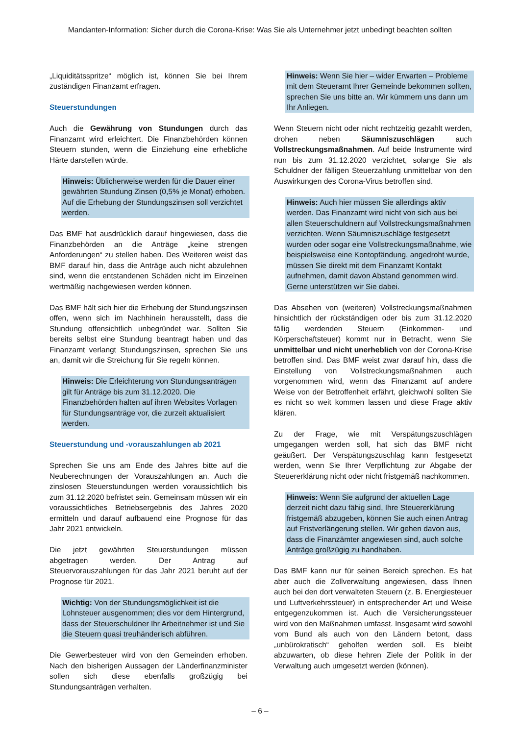Mandanten-Information: Sicher durch die Corona-Krise: Was Sie als Unternehmer jetzt unbedingt beachten sollten
„Liquiditätsspritze“ möglich ist, können Sie bei Ihrem zuständigen Finanzamt erfragen.
Steuerstundungen
Auch die Gewährung von Stundungen durch das Finanzamt wird erleichtert. Die Finanzbehörden können Steuern stunden, wenn die Einziehung eine erhebliche Härte darstellen würde.
Hinweis: Üblicherweise werden für die Dauer einer gewährten Stundung Zinsen (0,5% je Monat) erhoben. Auf die Erhebung der Stundungszinsen soll verzichtet werden.
Das BMF hat ausdrücklich darauf hingewiesen, dass die Finanzbehörden an die Anträge „keine strengen Anforderungen“ zu stellen haben. Des Weiteren weist das BMF darauf hin, dass die Anträge auch nicht abzulehnen sind, wenn die entstandenen Schäden nicht im Einzelnen wertmäßig nachgewiesen werden können.
Das BMF hält sich hier die Erhebung der Stundungszinsen offen, wenn sich im Nachhinein herausstellt, dass die Stundung offensichtlich unbegründet war. Sollten Sie bereits selbst eine Stundung beantragt haben und das Finanzamt verlangt Stundungszinsen, sprechen Sie uns an, damit wir die Streichung für Sie regeln können.
Hinweis: Die Erleichterung von Stundungsanträgen gilt für Anträge bis zum 31.12.2020. Die Finanzbehörden halten auf ihren Websites Vorlagen für Stundungsanträge vor, die zurzeit aktualisiert werden.
Steuerstundung und -vorauszahlungen ab 2021
Sprechen Sie uns am Ende des Jahres bitte auf die Neuberechnungen der Vorauszahlungen an. Auch die zinslosen Steuerstundungen werden voraussichtlich bis zum 31.12.2020 befristet sein. Gemeinsam müssen wir ein voraussichtliches Betriebsergebnis des Jahres 2020 ermitteln und darauf aufbauend eine Prognose für das Jahr 2021 entwickeln.
Die jetzt gewährten Steuerstundungen müssen abgetragen werden. Der Antrag auf Steuervorauszahlungen für das Jahr 2021 beruht auf der Prognose für 2021.
Wichtig: Von der Stundungsmöglichkeit ist die Lohnsteuer ausgenommen; dies vor dem Hintergrund, dass der Steuerschuldner Ihr Arbeitnehmer ist und Sie die Steuern quasi treuhänderisch abführen.
Die Gewerbesteuer wird von den Gemeinden erhoben. Nach den bisherigen Aussagen der Länderfinanzminister sollen sich diese ebenfalls großzügig bei Stundungsanträgen verhalten.
Hinweis: Wenn Sie hier – wider Erwarten – Probleme mit dem Steueramt Ihrer Gemeinde bekommen sollten, sprechen Sie uns bitte an. Wir kümmern uns dann um Ihr Anliegen.
Wenn Steuern nicht oder nicht rechtzeitig gezahlt werden, drohen neben Säumniszuschlägen auch Vollstreckungsmaßnahmen. Auf beide Instrumente wird nun bis zum 31.12.2020 verzichtet, solange Sie als Schuldner der fälligen Steuerzahlung unmittelbar von den Auswirkungen des Corona-Virus betroffen sind.
Hinweis: Auch hier müssen Sie allerdings aktiv werden. Das Finanzamt wird nicht von sich aus bei allen Steuerschuldnern auf Vollstreckungsmaßnahmen verzichten. Wenn Säumniszuschläge festgesetzt wurden oder sogar eine Vollstreckungsmaßnahme, wie beispielsweise eine Kontopfändung, angedroht wurde, müssen Sie direkt mit dem Finanzamt Kontakt aufnehmen, damit davon Abstand genommen wird. Gerne unterstützen wir Sie dabei.
Das Absehen von (weiteren) Vollstreckungsmaßnahmen hinsichtlich der rückständigen oder bis zum 31.12.2020 fällig werdenden Steuern (Einkommen- und Körperschaftsteuer) kommt nur in Betracht, wenn Sie unmittelbar und nicht unerheblich von der Corona-Krise betroffen sind. Das BMF weist zwar darauf hin, dass die Einstellung von Vollstreckungsmaßnahmen auch vorgenommen wird, wenn das Finanzamt auf andere Weise von der Betroffenheit erfährt, gleichwohl sollten Sie es nicht so weit kommen lassen und diese Frage aktiv klären.
Zu der Frage, wie mit Verspätungszuschlägen umgegangen werden soll, hat sich das BMF nicht geäußert. Der Verspätungszuschlag kann festgesetzt werden, wenn Sie Ihrer Verpflichtung zur Abgabe der Steuererklärung nicht oder nicht fristgemäß nachkommen.
Hinweis: Wenn Sie aufgrund der aktuellen Lage derzeit nicht dazu fähig sind, Ihre Steuererklärung fristgemäß abzugeben, können Sie auch einen Antrag auf Fristverlängerung stellen. Wir gehen davon aus, dass die Finanzämter angewiesen sind, auch solche Anträge großzügig zu handhaben.
Das BMF kann nur für seinen Bereich sprechen. Es hat aber auch die Zollverwaltung angewiesen, dass Ihnen auch bei den dort verwalteten Steuern (z. B. Energiesteuer und Luftverkehrssteuer) in entsprechender Art und Weise entgegenzukommen ist. Auch die Versicherungssteuer wird von den Maßnahmen umfasst. Insgesamt wird sowohl vom Bund als auch von den Ländern betont, dass „unbürokratisch“ geholfen werden soll. Es bleibt abzuwarten, ob diese hehren Ziele der Politik in der Verwaltung auch umgesetzt werden (können).
– 6 –